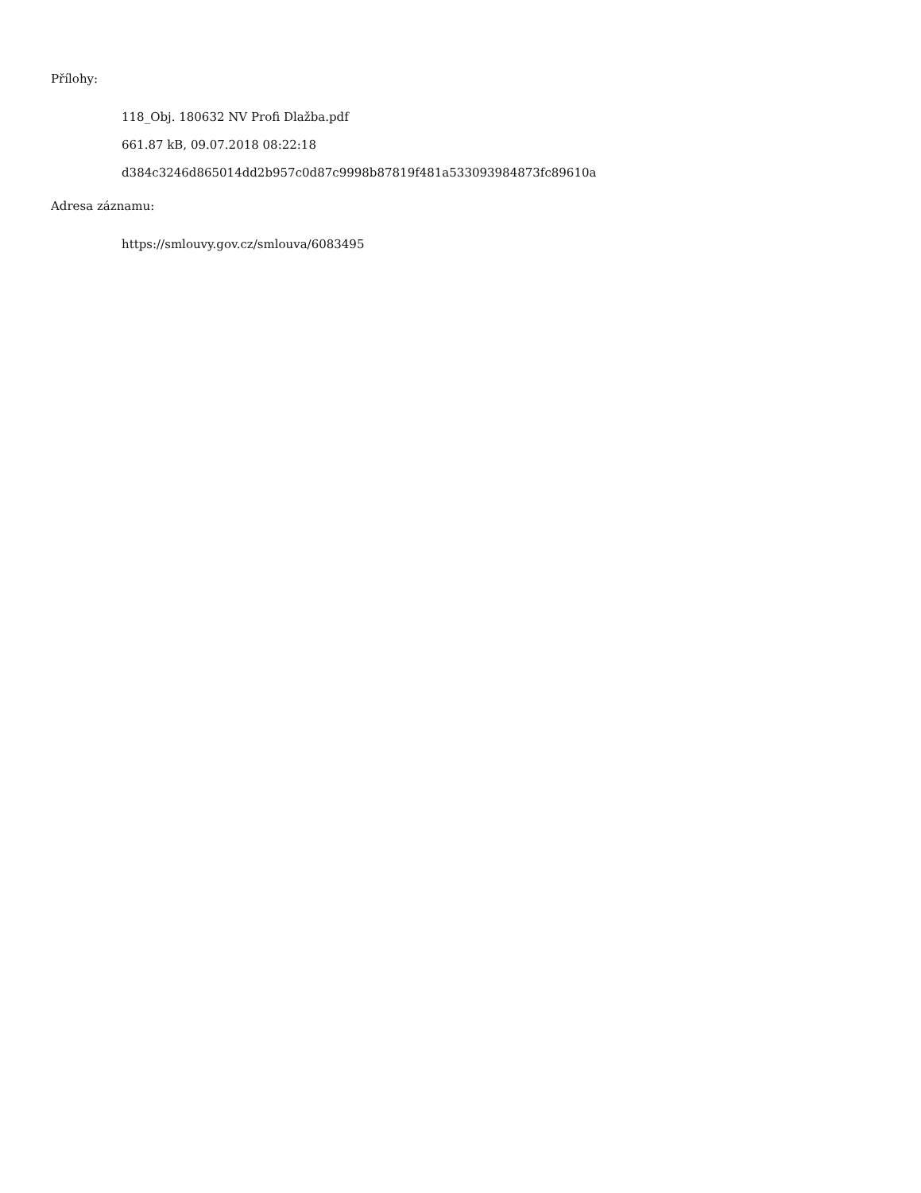Přílohy:
118_Obj. 180632 NV Profi Dlažba.pdf
661.87 kB, 09.07.2018 08:22:18
d384c3246d865014dd2b957c0d87c9998b87819f481a533093984873fc89610a
Adresa záznamu:
https://smlouvy.gov.cz/smlouva/6083495